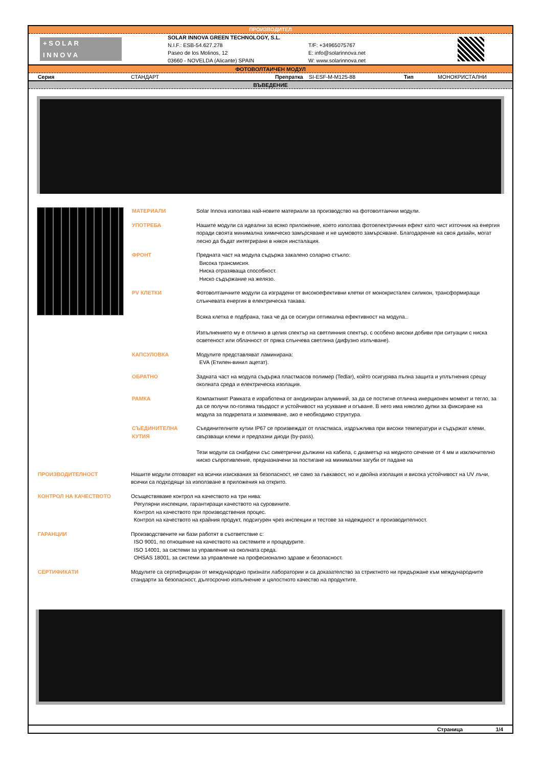ПРОИЗВОДИТЕЛ
+ S O L A R
I N N O V A
SOLAR INNOVA GREEN TECHNOLOGY, S.L.
N.I.F.: ESB-54.627.278
Paseo de los Molinos, 12
03660 - NOVELDA (Alicante) SPAIN
T/F: +34965075767
E: info@solarinnova.net
W: www.solarinnova.net
ФОТОВОЛТАИЧЕН МОДУЛ
Серия СТАНДАРТ Препратка SI-ESF-M-M125-88 Тип МОНОКРИСТАЛНИ
ВЪВЕДЕНИЕ
МАТЕРИАЛИ Solar Innova използва най-новите материали за производство на фотоволтаични модули.
УПОТРЕБА Нашите модули са идеални за всяко приложение, което използва фотоелектричния ефект като чист източник на енергия поради своята минимална химическо замърсяване и не шумовото замърсяване. Благодарение на своя дизайн, могат лесно да бъдат интегрирани в някоя инсталация.
ФРОНТ Предната част на модула съдържа закалено соларно стъкло:
Висока трансмисия.
Ниска отразяваща способност.
Ниско съдържание на желязо.
PV КЛЕТКИ Фотоволтаичните модули са изградени от високоефективни клетки от монокристален силикон, трансформиращи слънчевата енергия в електрическа такава.
Всяка клетка е подбрана, така че да се осигури оптимална ефективност на модула..
Изпълнението му е отлично в целия спектър на светлинния спектър, с особено високи добиви при ситуации с ниска осветеност или облачност от пряка слънчева светлина (дифузно излъчване).
КАПСУЛОВКА Модулите представляват ламинирана:
EVA (Етилен-винил ацетат).
ОБРАТНО Задната част на модула съдържа пластмасов полимер (Tedlar), който осигурява пълна защита и уплътнения срещу околната среда и електрическа изолация.
РАМКА Компактният Рамката е изработена от анодизиран алуминий, за да се постигне отлична инерционен момент и тегло, за да се получи по-голяма твърдост и устойчивост на усукване и огъване. В него има няколко дупки за фиксиране на модула за подкрепата и заземяване, ако е необходимо структура.
СЪЕДИНИТЕЛНА КУТИЯ Съединителните кутии IP67 се произвеждат от пластмаса, издръжлива при високи температури и съдържат клеми, свързващи клеми и предпазни диоди (by-pass).
Тези модули са снабдени със симетрични дължини на кабела, с диаметър на медното сечение от 4 мм и изключително ниско съпротивление, предназначени за постигане на минимални загуби от падане на
ПРОИЗВОДИТЕЛНОСТ Нашите модули отговарят на всички изисквания за безопасност, не само за гъвкавост, но и двойна изолация и висока устойчивост на UV лъчи, всички са подходящи за използване в приложения на открито.
КОНТРОЛ НА КАЧЕСТВОТО Осъществяваме контрол на качеството на три нива:
Регулярни инспекции, гарантиращи качеството на суровините.
Контрол на качеството при производствения процес.
Контрол на качеството на крайния продукт, подсигурен чрез инспекции и тестове за надеждност и производителност.
ГАРАНЦИИ Производствените ни бази работят в съответствие с:
ISO 9001, по отношение на качеството на системите и процедурите.
ISO 14001, за системи за управление на околната среда.
OHSAS 18001, за системи за управление на професионално здраве и безопасност.
СЕРТИФИКАТИ Модулите са сертифициран от международно признати лаборатории и са доказателство за стриктното ни придържане към международните стандарти за безопасност, дългосрочно изпълнение и цялостното качество на продуктите.
Страница 1/4